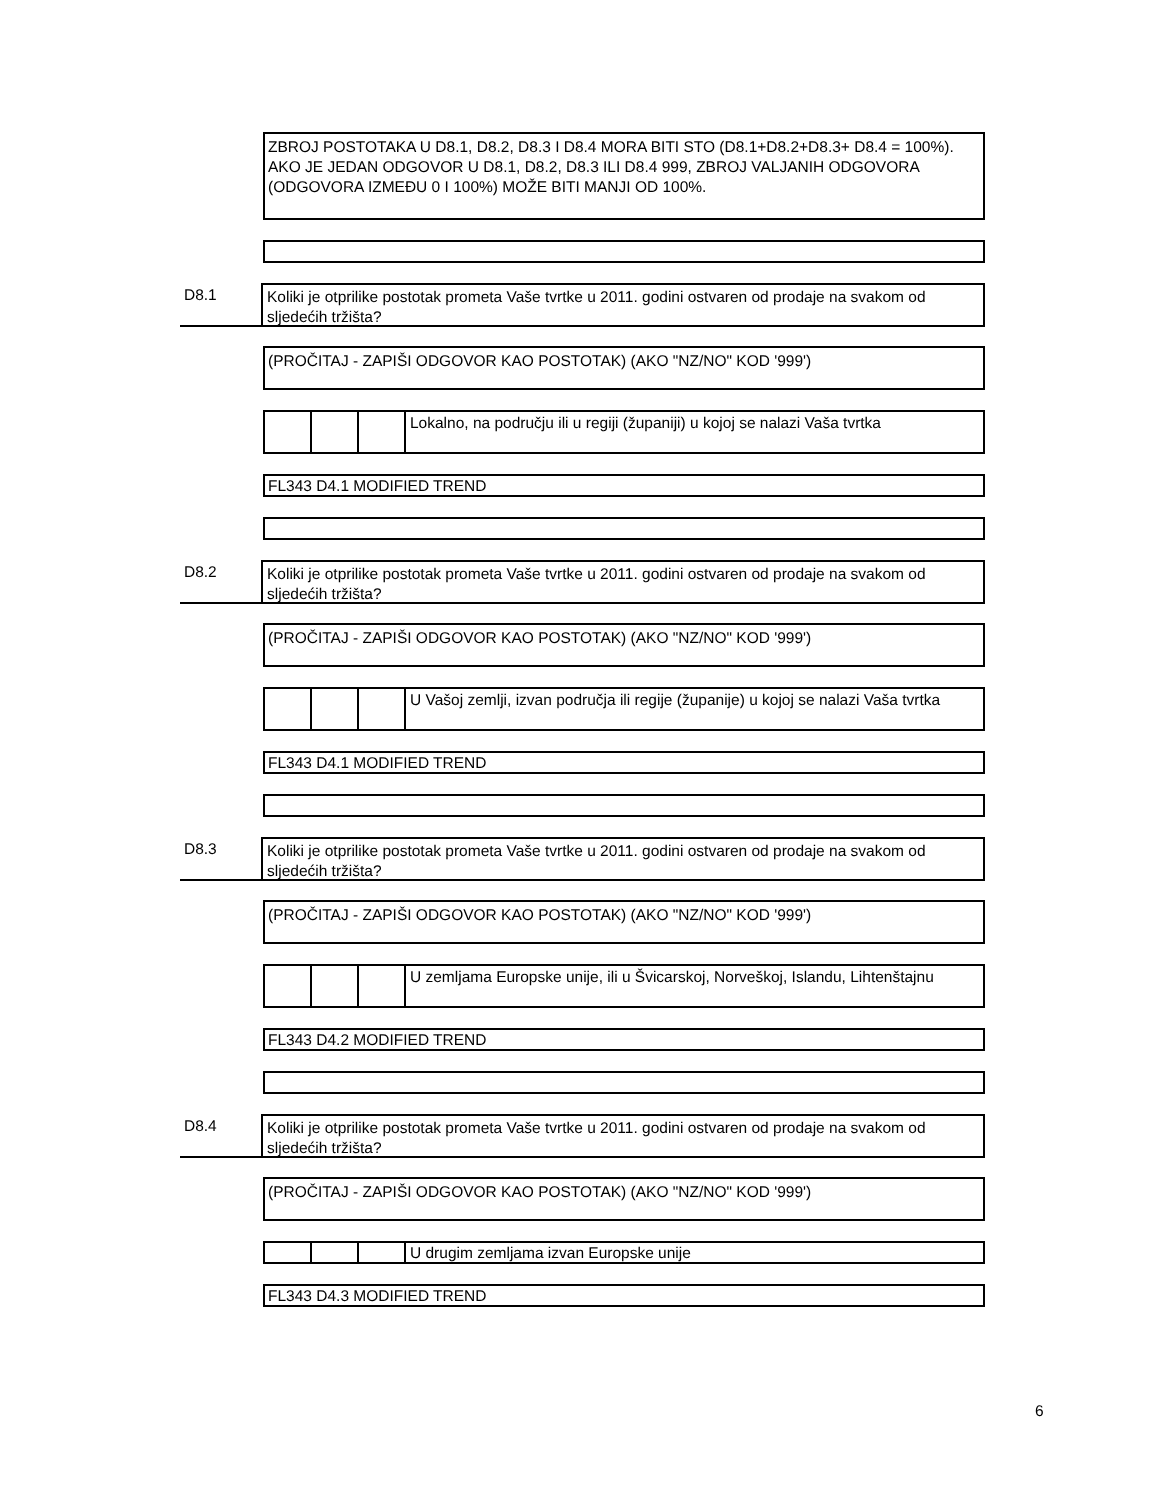ZBROJ POSTOTAKA U D8.1, D8.2, D8.3 I D8.4 MORA BITI STO (D8.1+D8.2+D8.3+ D8.4 = 100%). AKO JE JEDAN ODGOVOR U D8.1, D8.2, D8.3 ILI D8.4 999, ZBROJ VALJANIH ODGOVORA (ODGOVORA IZMEĐU 0 I 100%) MOŽE BITI MANJI OD 100%.
D8.1 Koliki je otprilike postotak prometa Vaše tvrtke u 2011. godini ostvaren od prodaje na svakom od sljedećih tržišta?
(PROČITAJ - ZAPIŠI ODGOVOR KAO POSTOTAK) (AKO "NZ/NO" KOD '999')
Lokalno, na području ili u regiji (županiji) u kojoj se nalazi Vaša tvrtka
FL343 D4.1 MODIFIED TREND
D8.2 Koliki je otprilike postotak prometa Vaše tvrtke u 2011. godini ostvaren od prodaje na svakom od sljedećih tržišta?
(PROČITAJ - ZAPIŠI ODGOVOR KAO POSTOTAK) (AKO "NZ/NO" KOD '999')
U Vašoj zemlji, izvan područja ili regije (županije) u kojoj se nalazi Vaša tvrtka
FL343 D4.1 MODIFIED TREND
D8.3 Koliki je otprilike postotak prometa Vaše tvrtke u 2011. godini ostvaren od prodaje na svakom od sljedećih tržišta?
(PROČITAJ - ZAPIŠI ODGOVOR KAO POSTOTAK) (AKO "NZ/NO" KOD '999')
U zemljama Europske unije, ili u Švicarskoj, Norveškoj, Islandu, Lihtenštajnu
FL343 D4.2 MODIFIED TREND
D8.4 Koliki je otprilike postotak prometa Vaše tvrtke u 2011. godini ostvaren od prodaje na svakom od sljedećih tržišta?
(PROČITAJ - ZAPIŠI ODGOVOR KAO POSTOTAK) (AKO "NZ/NO" KOD '999')
U drugim zemljama izvan Europske unije
FL343 D4.3 MODIFIED TREND
6